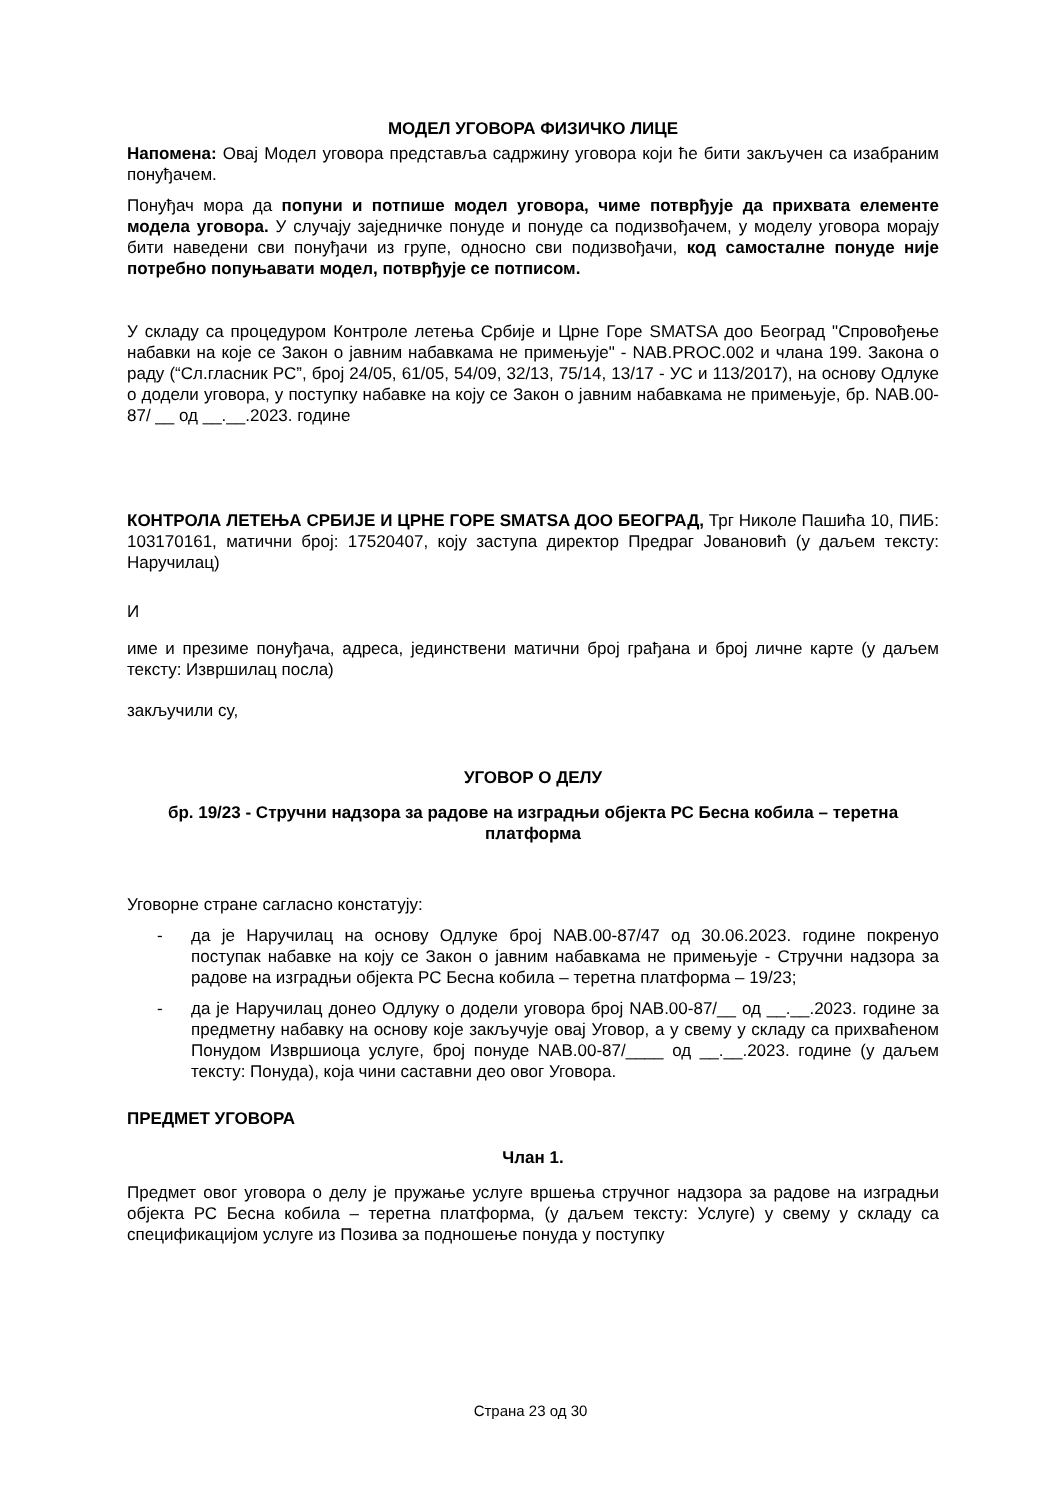МОДЕЛ УГОВОРА ФИЗИЧКО ЛИЦЕ
Напомена: Овај Модел уговора представља садржину уговора који ће бити закључен са изабраним понуђачем.
Понуђач мора да попуни и потпише модел уговора, чиме потврђује да прихвата елементе модела уговора. У случају заједничке понуде и понуде са подизвођачем, у моделу уговора морају бити наведени сви понуђачи из групе, односно сви подизвођачи, код самосталне понуде није потребно попуњавати модел, потврђује се потписом.
У складу са процедуром Контроле летења Србије и Црне Горе SMATSA доо Београд "Спровођење набавки на које се Закон о јавним набавкама не примењује" - NAB.PROC.002 и члана 199. Закона о раду (“Сл.гласник РС”, број 24/05, 61/05, 54/09, 32/13, 75/14, 13/17 - УС и 113/2017), на основу Одлуке о додели уговора, у поступку набавке на коју се Закон о јавним набавкама не примењује, бр. NAB.00-87/ __ од __.__.2023. године
КОНТРОЛА ЛЕТЕЊА СРБИЈЕ И ЦРНЕ ГОРЕ SMATSA ДОО БЕОГРАД, Трг Николе Пашића 10, ПИБ: 103170161, матични број: 17520407, коју заступа директор Предраг Јовановић (у даљем тексту: Наручилац)
И
име и презиме понуђача, адреса, јединствени матични број грађана и број личне карте (у даљем тексту: Извршилац посла)
закључили су,
УГОВОР О ДЕЛУ
бр. 19/23 - Стручни надзора за радове на изградњи објекта РС Бесна кобила – теретна платформа
Уговорне стране сагласно констатују:
- да је Наручилац на основу Одлуке број NAB.00-87/47 од 30.06.2023. године покренуо поступак набавке на коју се Закон о јавним набавкама не примењује - Стручни надзора за радове на изградњи објекта РС Бесна кобила – теретна платформа – 19/23;
- да је Наручилац донео Одлуку о додели уговора број NAB.00-87/__ од __.__.2023. године за предметну набавку на основу које закључује овај Уговор, а у свему у складу са прихваћеном Понудом Извршиоца услуге, број понуде NAB.00-87/____ од __.__.2023. године (у даљем тексту: Понуда), која чини саставни део овог Уговора.
ПРЕДМЕТ УГОВОРА
Члан 1.
Предмет овог уговора о делу је пружање услуге вршења стручног надзора за радове на изградњи објекта РС Бесна кобила – теретна платформа, (у даљем тексту: Услуге) у свему у складу са спецификацијом услуге из Позива за подношење понуда у поступку
Страна 23 од 30